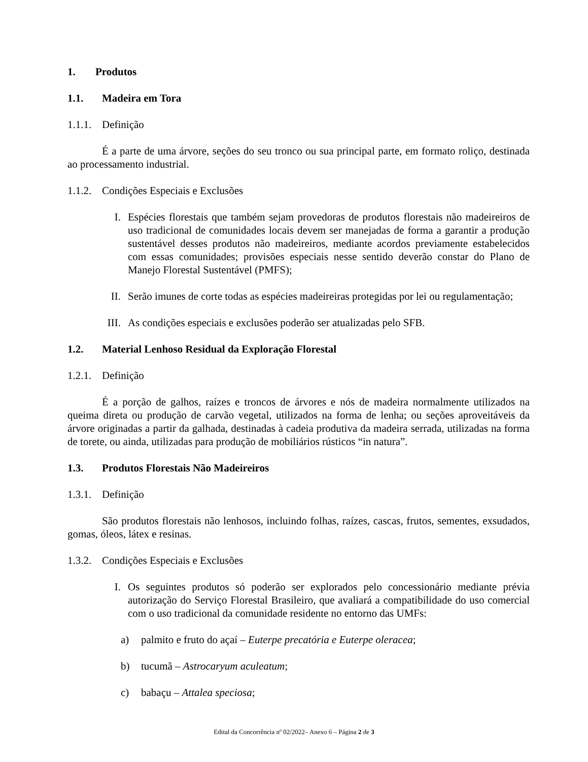1. Produtos
1.1. Madeira em Tora
1.1.1. Definição
É a parte de uma árvore, seções do seu tronco ou sua principal parte, em formato roliço, destinada ao processamento industrial.
1.1.2. Condições Especiais e Exclusões
I. Espécies florestais que também sejam provedoras de produtos florestais não madeireiros de uso tradicional de comunidades locais devem ser manejadas de forma a garantir a produção sustentável desses produtos não madeireiros, mediante acordos previamente estabelecidos com essas comunidades; provisões especiais nesse sentido deverão constar do Plano de Manejo Florestal Sustentável (PMFS);
II. Serão imunes de corte todas as espécies madeireiras protegidas por lei ou regulamentação;
III. As condições especiais e exclusões poderão ser atualizadas pelo SFB.
1.2. Material Lenhoso Residual da Exploração Florestal
1.2.1. Definição
É a porção de galhos, raízes e troncos de árvores e nós de madeira normalmente utilizados na queima direta ou produção de carvão vegetal, utilizados na forma de lenha; ou seções aproveitáveis da árvore originadas a partir da galhada, destinadas à cadeia produtiva da madeira serrada, utilizadas na forma de torete, ou ainda, utilizadas para produção de mobiliários rústicos “in natura”.
1.3. Produtos Florestais Não Madeireiros
1.3.1. Definição
São produtos florestais não lenhosos, incluindo folhas, raízes, cascas, frutos, sementes, exsudados, gomas, óleos, látex e resinas.
1.3.2. Condições Especiais e Exclusões
I. Os seguintes produtos só poderão ser explorados pelo concessionário mediante prévia autorização do Serviço Florestal Brasileiro, que avaliará a compatibilidade do uso comercial com o uso tradicional da comunidade residente no entorno das UMFs:
a) palmito e fruto do açaí – Euterpe precatória e Euterpe oleracea;
b) tucumã – Astrocaryum aculeatum;
c) babaçu – Attalea speciosa;
Edital da Concorrência nº 02/2022– Anexo 6 – Página 2 de 3